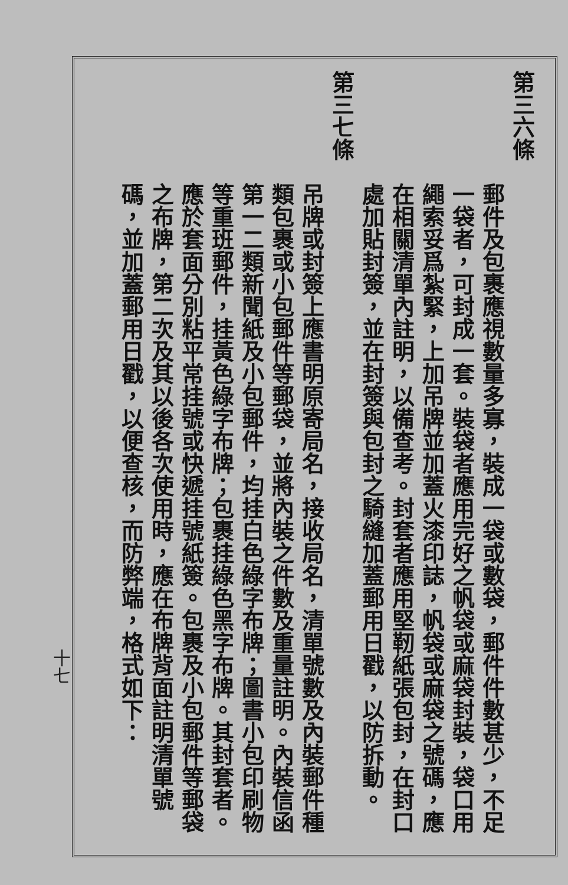第三六條
郵件及包裹應視數量多寡，裝成一袋或數袋，郵件件數甚少，不足一袋者，可封成一套。裝袋者應用完好之帆袋或麻袋封裝，袋口用繩索妥爲紮緊，上加吊牌並加蓋火漆印誌，帆袋或麻袋之號碼，應在相關清單內註明，以備查考。封套者應用堅靭紙張包封，在封口處加貼封簽，並在封簽與包封之騎縫加蓋郵用日戳，以防拆動。
第三七條
吊牌或封簽上應書明原寄局名，接收局名，清單號數及內裝郵件種類包裹或小包郵件等郵袋，並將內裝之件數及重量註明。內裝信函第一二類新聞紙及小包郵件，均挂白色綠字布牌；圖書小包印刷物等重班郵件，挂黃色綠字布牌；包裹挂綠色黑字布牌。其封套者。應於套面分別粘平常挂號或快遞挂號紙簽。包裹及小包郵件等郵袋之布牌，第二次及其以後各次使用時，應在布牌背面註明清單號碼，並加蓋郵用日戳，以便查核，而防弊端，格式如下：
十七